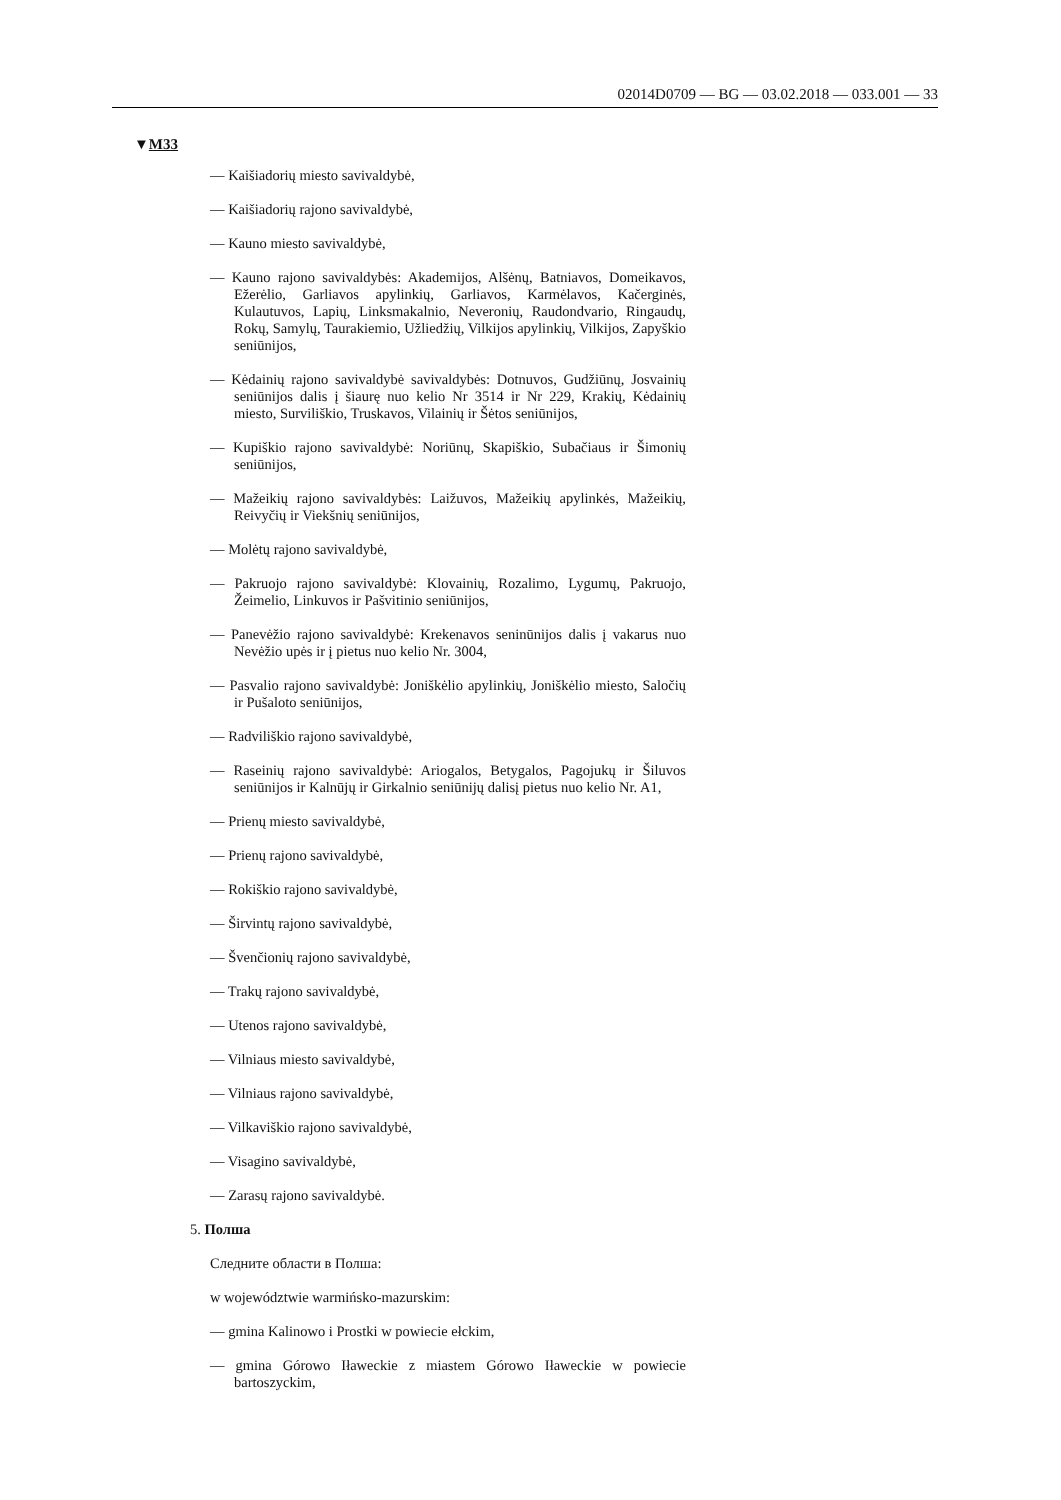02014D0709 — BG — 03.02.2018 — 033.001 — 33
▼M33
— Kaišiadorių miesto savivaldybė,
— Kaišiadorių rajono savivaldybė,
— Kauno miesto savivaldybė,
— Kauno rajono savivaldybės: Akademijos, Alšėnų, Batniavos, Domeikavos, Ežerėlio, Garliavos apylinkių, Garliavos, Karmėlavos, Kačerginės, Kulautuvos, Lapių, Linksmakalnio, Neveronių, Raudondvario, Ringaudų, Rokų, Samylų, Taurakiemio, Užliedžių, Vilkijos apylinkių, Vilkijos, Zapyškio seniūnijos,
— Kėdainių rajono savivaldybė savivaldybės: Dotnuvos, Gudžiūnų, Josvainių seniūnijos dalis į šiaurę nuo kelio Nr 3514 ir Nr 229, Krakių, Kėdainių miesto, Surviliškio, Truskavos, Vilainių ir Šėtos seniūnijos,
— Kupiškio rajono savivaldybė: Noriūnų, Skapiškio, Subačiaus ir Šimonių seniūnijos,
— Mažeikių rajono savivaldybės: Laižuvos, Mažeikių apylinkės, Mažeikių, Reivyčių ir Viekšnių seniūnijos,
— Molėtų rajono savivaldybė,
— Pakruojo rajono savivaldybė: Klovainių, Rozalimo, Lygumų, Pakruojo, Žeimelio, Linkuvos ir Pašvitinio seniūnijos,
— Panevėžio rajono savivaldybė: Krekenavos seninūnijos dalis į vakarus nuo Nevėžio upės ir į pietus nuo kelio Nr. 3004,
— Pasvalio rajono savivaldybė: Joniškėlio apylinkių, Joniškėlio miesto, Saločių ir Pušaloto seniūnijos,
— Radviliškio rajono savivaldybė,
— Raseinių rajono savivaldybė: Ariogalos, Betygalos, Pagojukų ir Šiluvos seniūnijos ir Kalnūjų ir Girkalnio seniūnijų dalisį pietus nuo kelio Nr. A1,
— Prienų miesto savivaldybė,
— Prienų rajono savivaldybė,
— Rokiškio rajono savivaldybė,
— Širvintų rajono savivaldybė,
— Švenčionių rajono savivaldybė,
— Trakų rajono savivaldybė,
— Utenos rajono savivaldybė,
— Vilniaus miesto savivaldybė,
— Vilniaus rajono savivaldybė,
— Vilkaviškio rajono savivaldybė,
— Visagino savivaldybė,
— Zarasų rajono savivaldybė.
5. Полша
Следните области в Полша:
w województwie warmińsko-mazurskim:
— gmina Kalinowo i Prostki w powiecie ełckim,
— gmina Górowo Iławeckie z miastem Górowo Iławeckie w powiecie bartoszyckim,